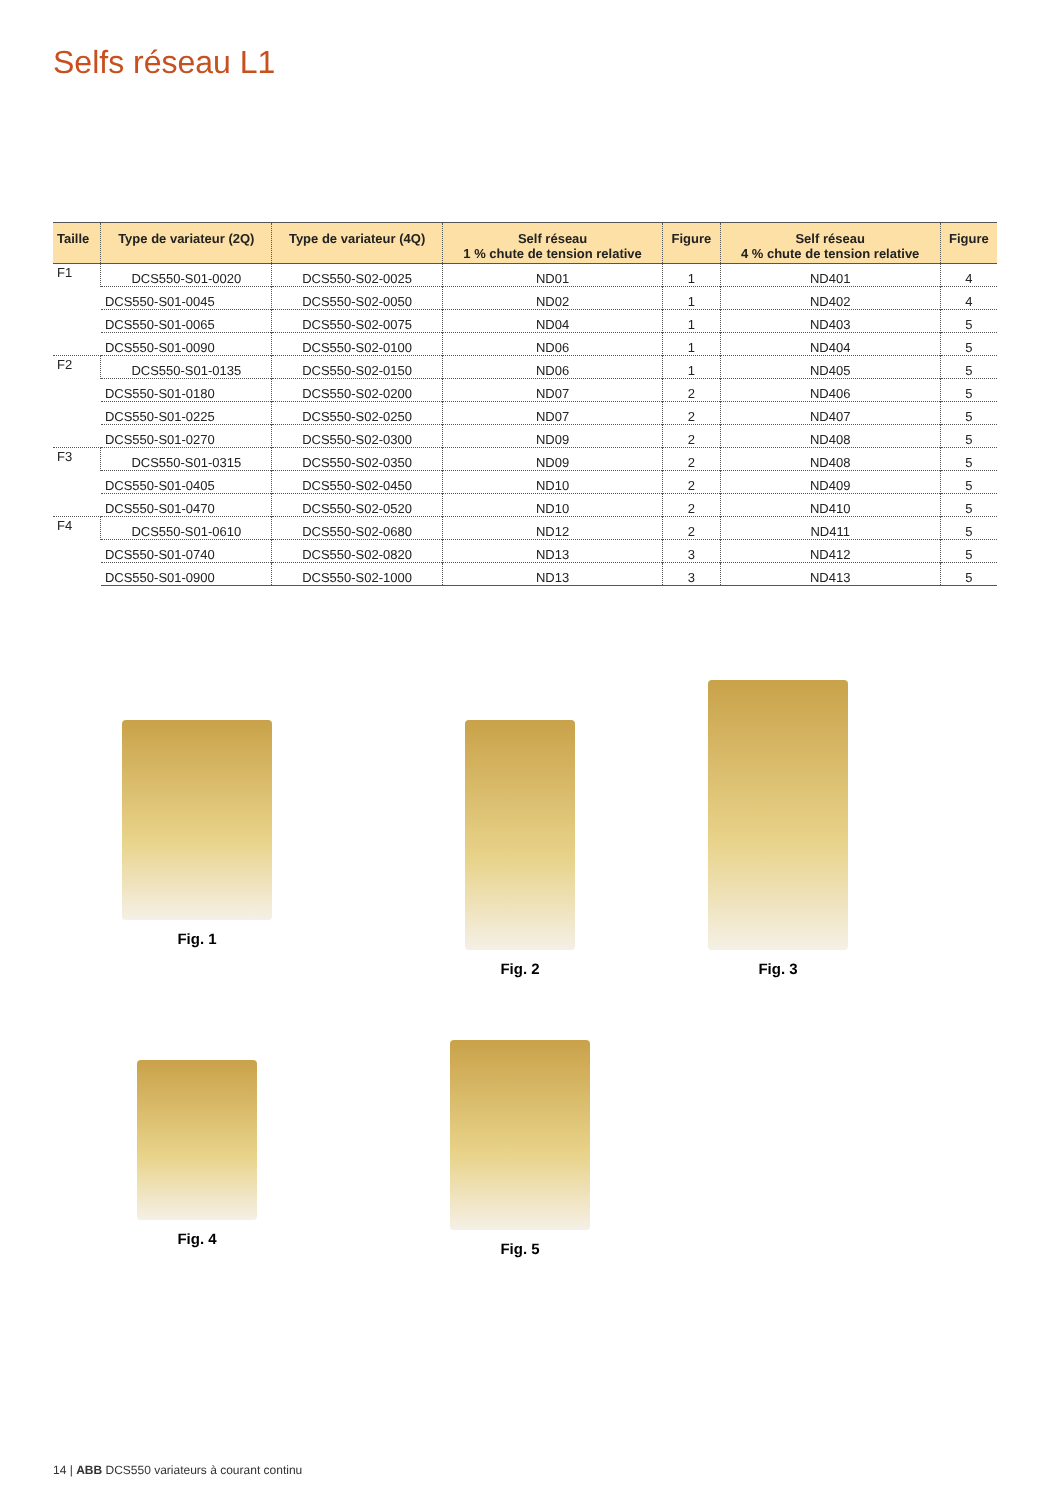Selfs réseau L1
| Taille | Type de variateur (2Q) | Type de variateur (4Q) | Self réseau 1 % chute de tension relative | Figure | Self réseau 4 % chute de tension relative | Figure |
| --- | --- | --- | --- | --- | --- | --- |
| F1 | DCS550-S01-0020 | DCS550-S02-0025 | ND01 | 1 | ND401 | 4 |
| | DCS550-S01-0045 | DCS550-S02-0050 | ND02 | 1 | ND402 | 4 |
| | DCS550-S01-0065 | DCS550-S02-0075 | ND04 | 1 | ND403 | 5 |
| | DCS550-S01-0090 | DCS550-S02-0100 | ND06 | 1 | ND404 | 5 |
| F2 | DCS550-S01-0135 | DCS550-S02-0150 | ND06 | 1 | ND405 | 5 |
| | DCS550-S01-0180 | DCS550-S02-0200 | ND07 | 2 | ND406 | 5 |
| | DCS550-S01-0225 | DCS550-S02-0250 | ND07 | 2 | ND407 | 5 |
| | DCS550-S01-0270 | DCS550-S02-0300 | ND09 | 2 | ND408 | 5 |
| F3 | DCS550-S01-0315 | DCS550-S02-0350 | ND09 | 2 | ND408 | 5 |
| | DCS550-S01-0405 | DCS550-S02-0450 | ND10 | 2 | ND409 | 5 |
| | DCS550-S01-0470 | DCS550-S02-0520 | ND10 | 2 | ND410 | 5 |
| F4 | DCS550-S01-0610 | DCS550-S02-0680 | ND12 | 2 | ND411 | 5 |
| | DCS550-S01-0740 | DCS550-S02-0820 | ND13 | 3 | ND412 | 5 |
| | DCS550-S01-0900 | DCS550-S02-1000 | ND13 | 3 | ND413 | 5 |
Fig. 1 Fig. 2
Fig. 3
Fig. 4
Fig. 5
14 | ABB DCS550 variateurs à courant continu